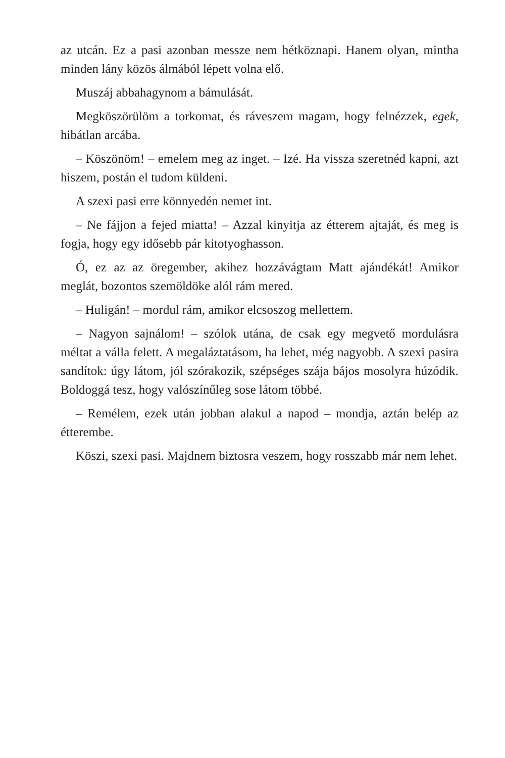az utcán. Ez a pasi azonban messze nem hétköznapi. Hanem olyan, mintha minden lány közös álmából lépett volna elő.
Muszáj abbahagynom a bámulását.
Megköszörülöm a torkomat, és ráveszem magam, hogy felnézzek, egek, hibátlan arcába.
– Köszönöm! – emelem meg az inget. – Izé. Ha vissza szeretnéd kapni, azt hiszem, postán el tudom küldeni.
A szexi pasi erre könnyedén nemet int.
– Ne fájjon a fejed miatta! – Azzal kinyitja az étterem ajtaját, és meg is fogja, hogy egy idősebb pár kitotyoghasson.
Ó, ez az az öregember, akihez hozzávágtam Matt ajándékát! Amikor meglát, bozontos szemöldöke alól rám mered.
– Huligán! – mordul rám, amikor elcsoszog mellettem.
– Nagyon sajnálom! – szólok utána, de csak egy megvető mordulásra méltat a válla felett. A megaláztatásom, ha lehet, még nagyobb. A szexi pasira sandítok: úgy látom, jól szórakozik, szépséges szája bájos mosolyra húzódik. Boldoggá tesz, hogy valószínűleg sose látom többé.
– Remélem, ezek után jobban alakul a napod – mondja, aztán belép az étterembe.
Köszi, szexi pasi. Majdnem biztosra veszem, hogy rosszabb már nem lehet.